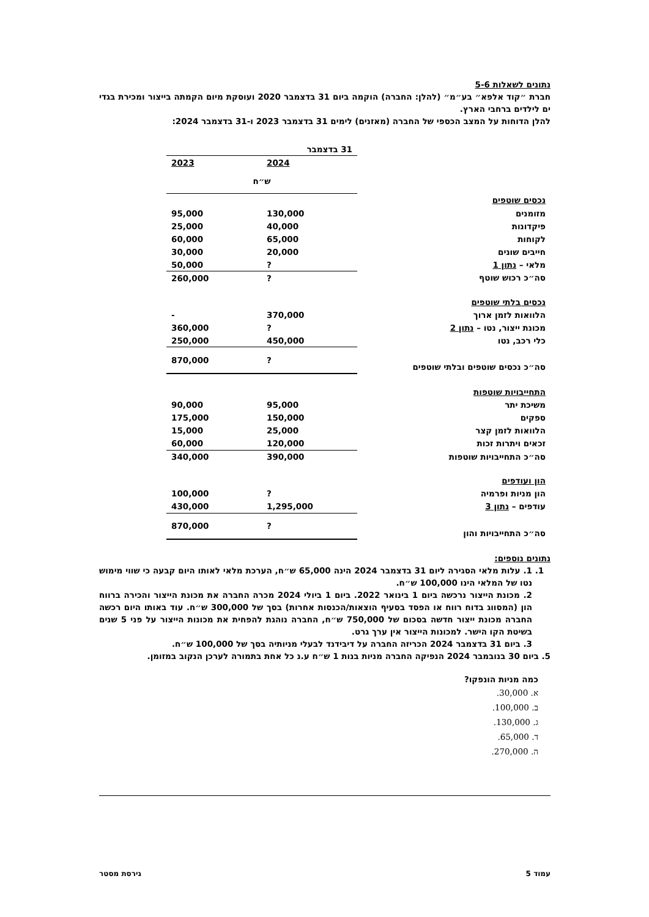נתונים לשאלות 5-6
חברת ״קוד אלפא״ בע״מ״ (להלן: החברה) הוקמה ביום 31 בדצמבר 2020 ועוסקת מיום הקמתה בייצור ומכירת בגדי ים לילדים ברחבי הארץ.
להלן הדוחות על המצב הכספי של החברה (מאזנים) לימים 31 בדצמבר 2023 ו-31 בדצמבר 2024:
| | 31 בדצמבר | |
| | 2024 | 2023 |
| | ש״ח | |
| נכסים שוטפים | | |
| מזומנים | 130,000 | 95,000 |
| פיקדונות | 40,000 | 25,000 |
| לקוחות | 65,000 | 60,000 |
| חייבים שונים | 20,000 | 30,000 |
| מלאי – נתון 1 | ? | 50,000 |
| סה״כ רכוש שוטף | ? | 260,000 |
| נכסים בלתי שוטפים | | |
| הלוואות לזמן ארוך | 370,000 | - |
| מכונת ייצור, נטו – נתון 2 | ? | 360,000 |
| כלי רכב, נטו | 450,000 | 250,000 |
| סה״כ נכסים שוטפים ובלתי שוטפים | ? | 870,000 |
| התחייבויות שוטפות | | |
| משיכת יתר | 95,000 | 90,000 |
| ספקים | 150,000 | 175,000 |
| הלוואות לזמן קצר | 25,000 | 15,000 |
| זכאים ויתרות זכות | 120,000 | 60,000 |
| סה״כ התחייבויות שוטפות | 390,000 | 340,000 |
| הון ועודפים | | |
| הון מניות ופרמיה | ? | 100,000 |
| עודפים – נתון 3 | 1,295,000 | 430,000 |
| סה״כ התחייבויות והון | ? | 870,000 |
נתונים נוספים:
1. 1. עלות מלאי הסגירה ליום 31 בדצמבר 2024 הינה 65,000 ש״ח, הערכת מלאי לאותו היום קבעה כי שווי מימוש נטו של המלאי הינו 100,000 ש״ח.
2. מכונת הייצור נרכשה ביום 1 בינואר 2022. ביום 1 ביולי 2024 מכרה החברה את מכונת הייצור והכירה ברווח הון (המסווג בדוח רווח או הפסד בסעיף הוצאות/הכנסות אחרות) בסך של 300,000 ש״ח. עוד באותו היום רכשה החברה מכונת ייצור חדשה בסכום של 750,000 ש״ח, החברה נוהגת להפחית את מכונות הייצור על פני 5 שנים בשיטת הקו הישר. למכונות הייצור אין ערך גרט.
3. ביום 31 בדצמבר 2024 הכריזה החברה על דיבידנד לבעלי מניותיה בסך של 100,000 ש״ח.
5. ביום 30 בנובמבר 2024 הנפיקה החברה מניות בנות 1 ש״ח ע.נ כל אחת בתמורה לערכן הנקוב במזומן.
כמה מניות הונפקו?
א. 30,000.
ב. 100,000.
ג. 130,000.
ד. 65,000.
ה. 270,000.
עמוד 5 גירסת מסטר